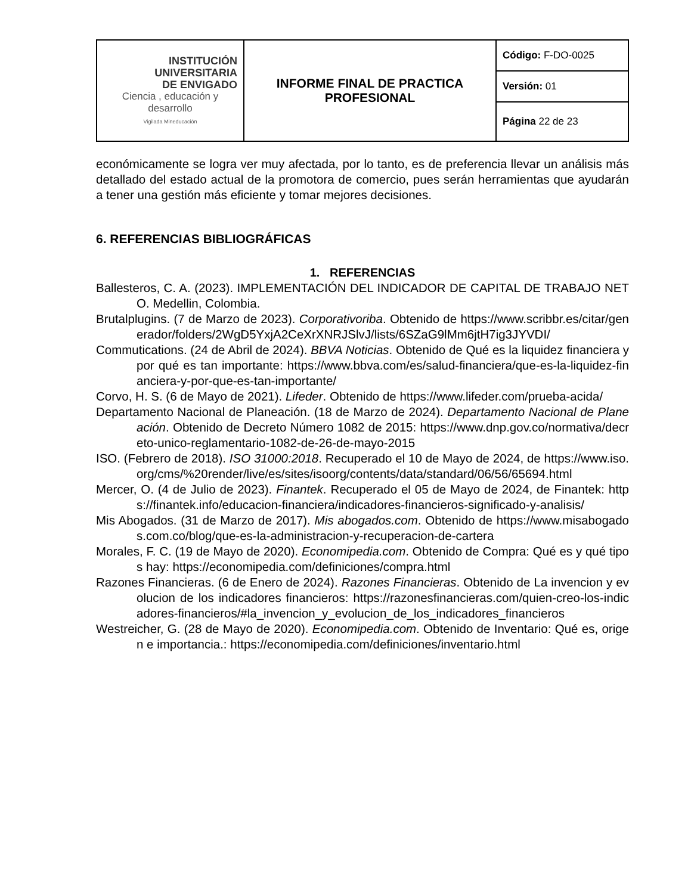| INSTITUCIÓN UNIVERSITARIA DE ENVIGADO Ciencia , educación y desarrollo Vigilada Mineducación | INFORME FINAL DE PRACTICA PROFESIONAL | Código: F-DO-0025 |
| | | Versión: 01 |
| | | Página 22 de 23 |
económicamente se logra ver muy afectada, por lo tanto, es de preferencia llevar un análisis más detallado del estado actual de la promotora de comercio, pues serán herramientas que ayudarán a tener una gestión más eficiente y tomar mejores decisiones.
6. REFERENCIAS BIBLIOGRÁFICAS
1. REFERENCIAS
Ballesteros, C. A. (2023). IMPLEMENTACIÓN DEL INDICADOR DE CAPITAL DE TRABAJO NETO. Medellin, Colombia.
Brutalplugins. (7 de Marzo de 2023). Corporativoriba. Obtenido de https://www.scribbr.es/citar/generador/folders/2WgD5YxjA2CeXrXNRJSlvJ/lists/6SZaG9lMm6jtH7ig3JYVDI/
Commutications. (24 de Abril de 2024). BBVA Noticias. Obtenido de Qué es la liquidez financiera y por qué es tan importante: https://www.bbva.com/es/salud-financiera/que-es-la-liquidez-financiera-y-por-que-es-tan-importante/
Corvo, H. S. (6 de Mayo de 2021). Lifeder. Obtenido de https://www.lifeder.com/prueba-acida/
Departamento Nacional de Planeación. (18 de Marzo de 2024). Departamento Nacional de Planeación. Obtenido de Decreto Número 1082 de 2015: https://www.dnp.gov.co/normativa/decreto-unico-reglamentario-1082-de-26-de-mayo-2015
ISO. (Febrero de 2018). ISO 31000:2018. Recuperado el 10 de Mayo de 2024, de https://www.iso.org/cms/%20render/live/es/sites/isoorg/contents/data/standard/06/56/65694.html
Mercer, O. (4 de Julio de 2023). Finantek. Recuperado el 05 de Mayo de 2024, de Finantek: https://finantek.info/educacion-financiera/indicadores-financieros-significado-y-analisis/
Mis Abogados. (31 de Marzo de 2017). Mis abogados.com. Obtenido de https://www.misabogados.com.co/blog/que-es-la-administracion-y-recuperacion-de-cartera
Morales, F. C. (19 de Mayo de 2020). Economipedia.com. Obtenido de Compra: Qué es y qué tipos hay: https://economipedia.com/definiciones/compra.html
Razones Financieras. (6 de Enero de 2024). Razones Financieras. Obtenido de La invencion y evolucion de los indicadores financieros: https://razonesfinancieras.com/quien-creo-los-indicadores-financieros/#la_invencion_y_evolucion_de_los_indicadores_financieros
Westreicher, G. (28 de Mayo de 2020). Economipedia.com. Obtenido de Inventario: Qué es, origen e importancia.: https://economipedia.com/definiciones/inventario.html